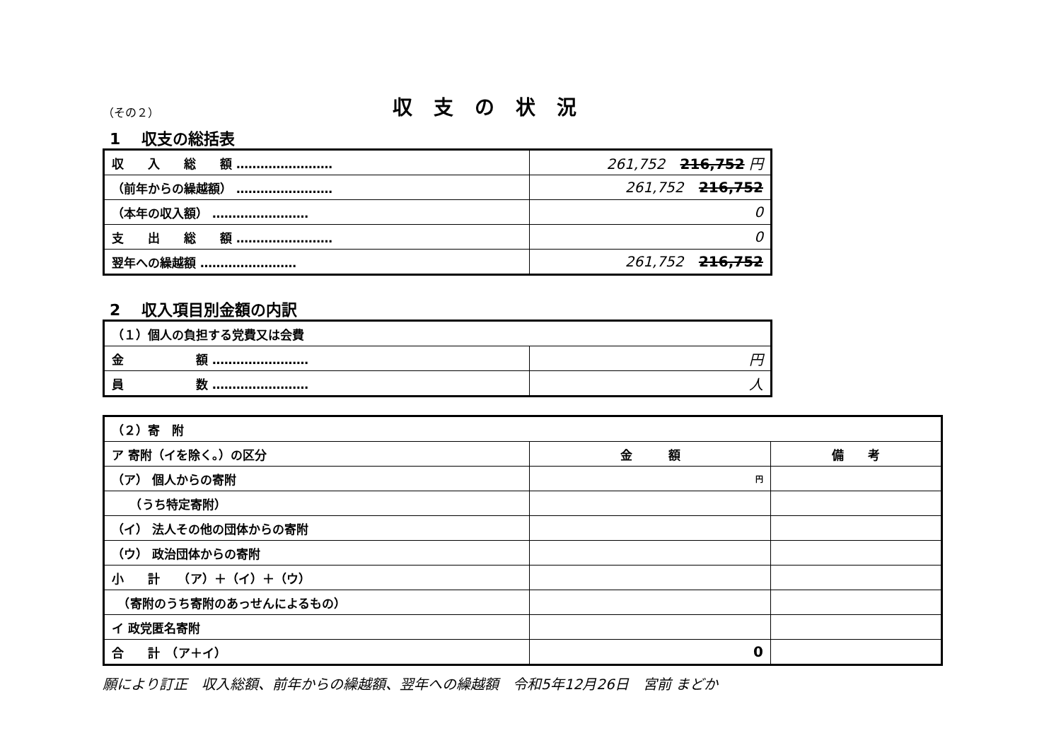（その２） 収支の状況
1　 収支の総括表
| 収 入 総 額 …………………… | 261,752 216,752 円 |
| （前年からの繰越額） …………………… | 261,752 216,752 |
| （本年の収入額） …………………… | 0 |
| 支 出 総 額 …………………… | 0 |
| 翌年への繰越額 …………………… | 261,752 216,752 |
2　 収入項目別金額の内訳
| （１）個人の負担する党費又は会費 | |
| 金 額 …………………… | 円 |
| 員 数 …………………… | 人 |
| （２）寄 附 | | |
| ア 寄附（イを除く。）の区分 | 金 額 | 備 考 |
| （ア） 個人からの寄附 | 円 | |
| （うち特定寄附） | | |
| （イ） 法人その他の団体からの寄附 | | |
| （ウ） 政治団体からの寄附 | | |
| 小 計 （ア）＋（イ）＋（ウ） | | |
| （寄附のうち寄附のあっせんによるもの） | | |
| イ 政党匿名寄附 | | |
| 合 計 （ア＋イ） | 0 | |
願により訂正　収入総額、前年からの繰越額、翌年への繰越額　令和5年12月26日　宮前 まどか